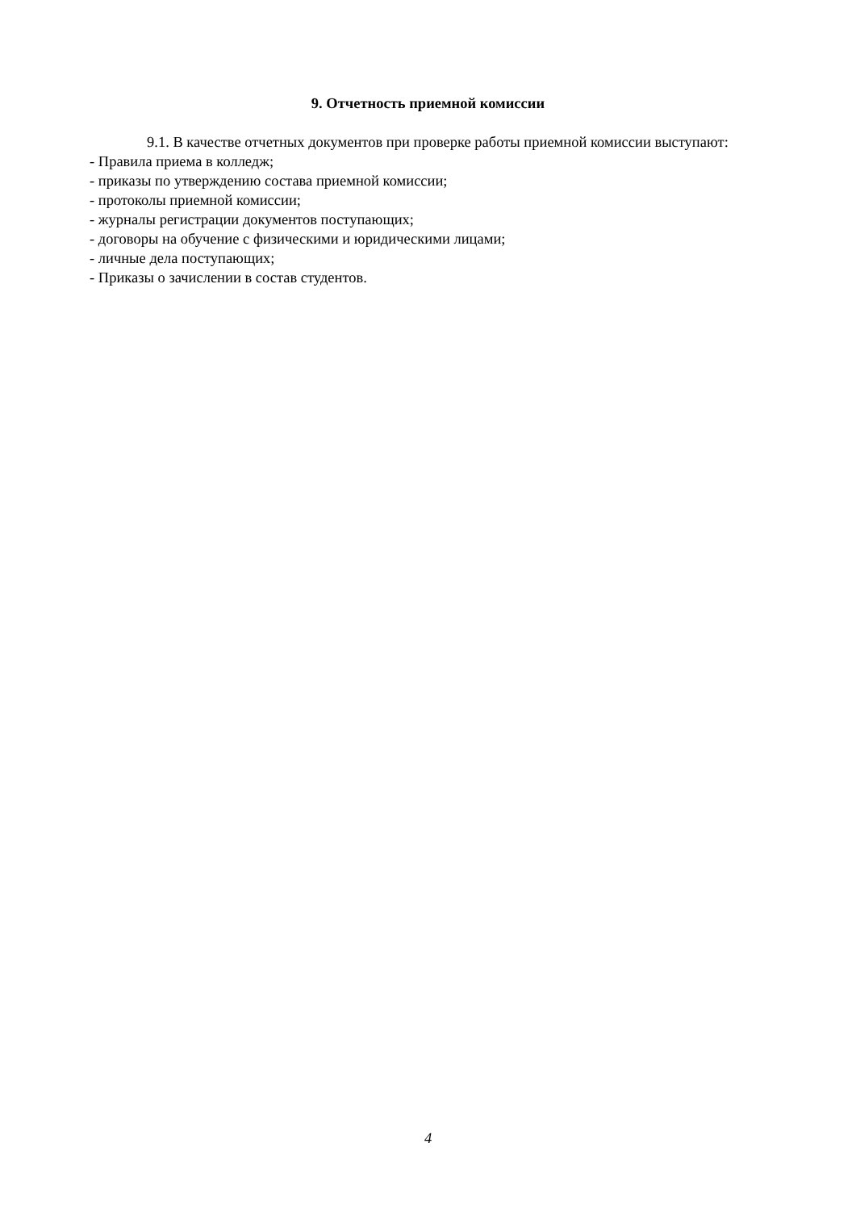9. Отчетность приемной комиссии
9.1. В качестве отчетных документов при проверке работы приемной комиссии выступают:
- Правила приема в колледж;
- приказы по утверждению состава приемной комиссии;
- протоколы приемной комиссии;
- журналы регистрации документов поступающих;
- договоры на обучение с физическими и юридическими лицами;
- личные дела поступающих;
- Приказы о зачислении в состав студентов.
4